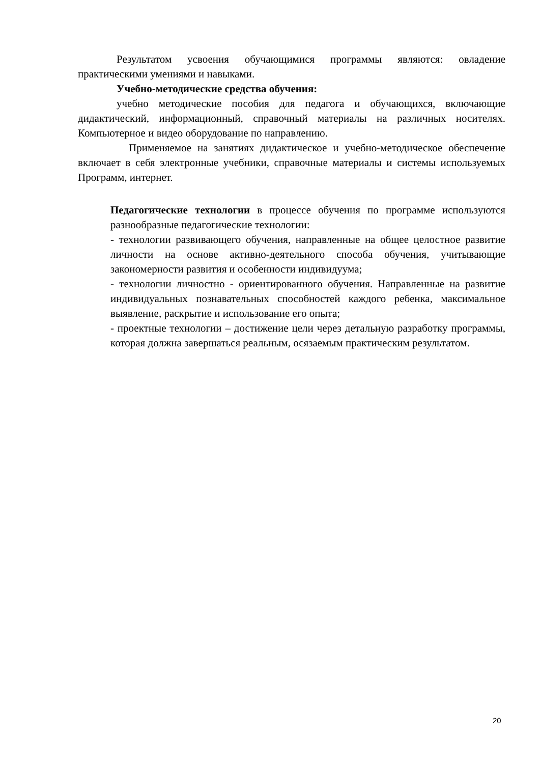Результатом усвоения обучающимися программы являются: овладение практическими умениями и навыками.
Учебно-методические средства обучения:
учебно методические пособия для педагога и обучающихся, включающие дидактический, информационный, справочный материалы на различных носителях. Компьютерное и видео оборудование по направлению.
Применяемое на занятиях дидактическое и учебно-методическое обеспечение включает в себя электронные учебники, справочные материалы и системы используемых Программ, интернет.
Педагогические технологии в процессе обучения по программе используются разнообразные педагогические технологии:
- технологии развивающего обучения, направленные на общее целостное развитие личности на основе активно-деятельного способа обучения, учитывающие закономерности развития и особенности индивидуума;
- технологии личностно - ориентированного обучения. Направленные на развитие индивидуальных познавательных способностей каждого ребенка, максимальное выявление, раскрытие и использование его опыта;
- проектные технологии – достижение цели через детальную разработку программы, которая должна завершаться реальным, осязаемым практическим результатом.
20